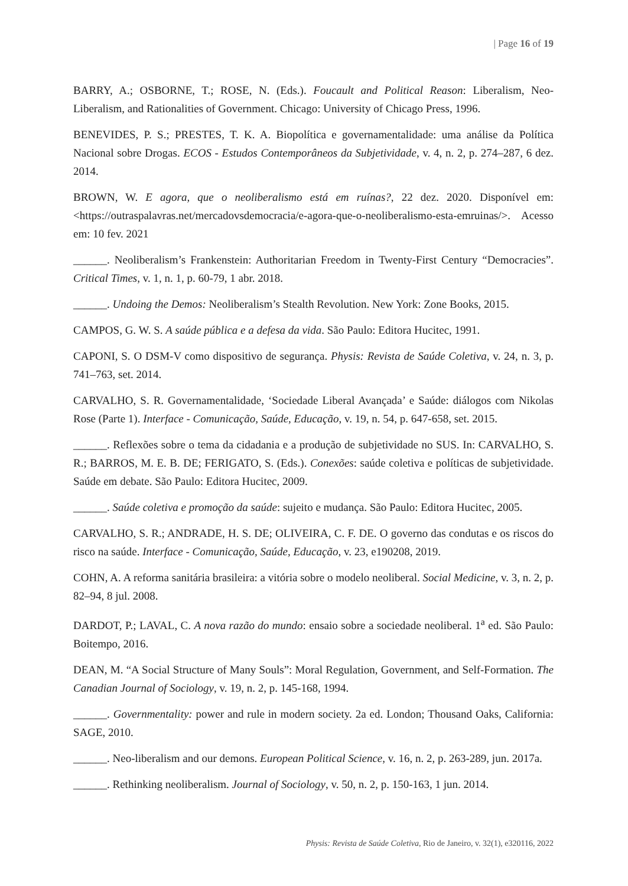| Page 16 of 19
BARRY, A.; OSBORNE, T.; ROSE, N. (Eds.). Foucault and Political Reason: Liberalism, Neo-Liberalism, and Rationalities of Government. Chicago: University of Chicago Press, 1996.
BENEVIDES, P. S.; PRESTES, T. K. A. Biopolítica e governamentalidade: uma análise da Política Nacional sobre Drogas. ECOS - Estudos Contemporâneos da Subjetividade, v. 4, n. 2, p. 274–287, 6 dez. 2014.
BROWN, W. E agora, que o neoliberalismo está em ruínas?, 22 dez. 2020. Disponível em: <https://outraspalavras.net/mercadovsdemocracia/e-agora-que-o-neoliberalismo-esta-emruinas/>. Acesso em: 10 fev. 2021
______. Neoliberalism’s Frankenstein: Authoritarian Freedom in Twenty-First Century “Democracies”. Critical Times, v. 1, n. 1, p. 60-79, 1 abr. 2018.
______. Undoing the Demos: Neoliberalism’s Stealth Revolution. New York: Zone Books, 2015.
CAMPOS, G. W. S. A saúde pública e a defesa da vida. São Paulo: Editora Hucitec, 1991.
CAPONI, S. O DSM-V como dispositivo de segurança. Physis: Revista de Saúde Coletiva, v. 24, n. 3, p. 741–763, set. 2014.
CARVALHO, S. R. Governamentalidade, ‘Sociedade Liberal Avançada’ e Saúde: diálogos com Nikolas Rose (Parte 1). Interface - Comunicação, Saúde, Educação, v. 19, n. 54, p. 647-658, set. 2015.
______. Reflexões sobre o tema da cidadania e a produção de subjetividade no SUS. In: CARVALHO, S. R.; BARROS, M. E. B. DE; FERIGATO, S. (Eds.). Conexões: saúde coletiva e políticas de subjetividade. Saúde em debate. São Paulo: Editora Hucitec, 2009.
______. Saúde coletiva e promoção da saúde: sujeito e mudança. São Paulo: Editora Hucitec, 2005.
CARVALHO, S. R.; ANDRADE, H. S. DE; OLIVEIRA, C. F. DE. O governo das condutas e os riscos do risco na saúde. Interface - Comunicação, Saúde, Educação, v. 23, e190208, 2019.
COHN, A. A reforma sanitária brasileira: a vitória sobre o modelo neoliberal. Social Medicine, v. 3, n. 2, p. 82–94, 8 jul. 2008.
DARDOT, P.; LAVAL, C. A nova razão do mundo: ensaio sobre a sociedade neoliberal. 1<sup>a</sup> ed. São Paulo: Boitempo, 2016.
DEAN, M. “A Social Structure of Many Souls”: Moral Regulation, Government, and Self-Formation. The Canadian Journal of Sociology, v. 19, n. 2, p. 145-168, 1994.
______. Governmentality: power and rule in modern society. 2a ed. London; Thousand Oaks, California: SAGE, 2010.
______. Neo-liberalism and our demons. European Political Science, v. 16, n. 2, p. 263-289, jun. 2017a.
______. Rethinking neoliberalism. Journal of Sociology, v. 50, n. 2, p. 150-163, 1 jun. 2014.
Physis: Revista de Saúde Coletiva, Rio de Janeiro, v. 32(1), e320116, 2022